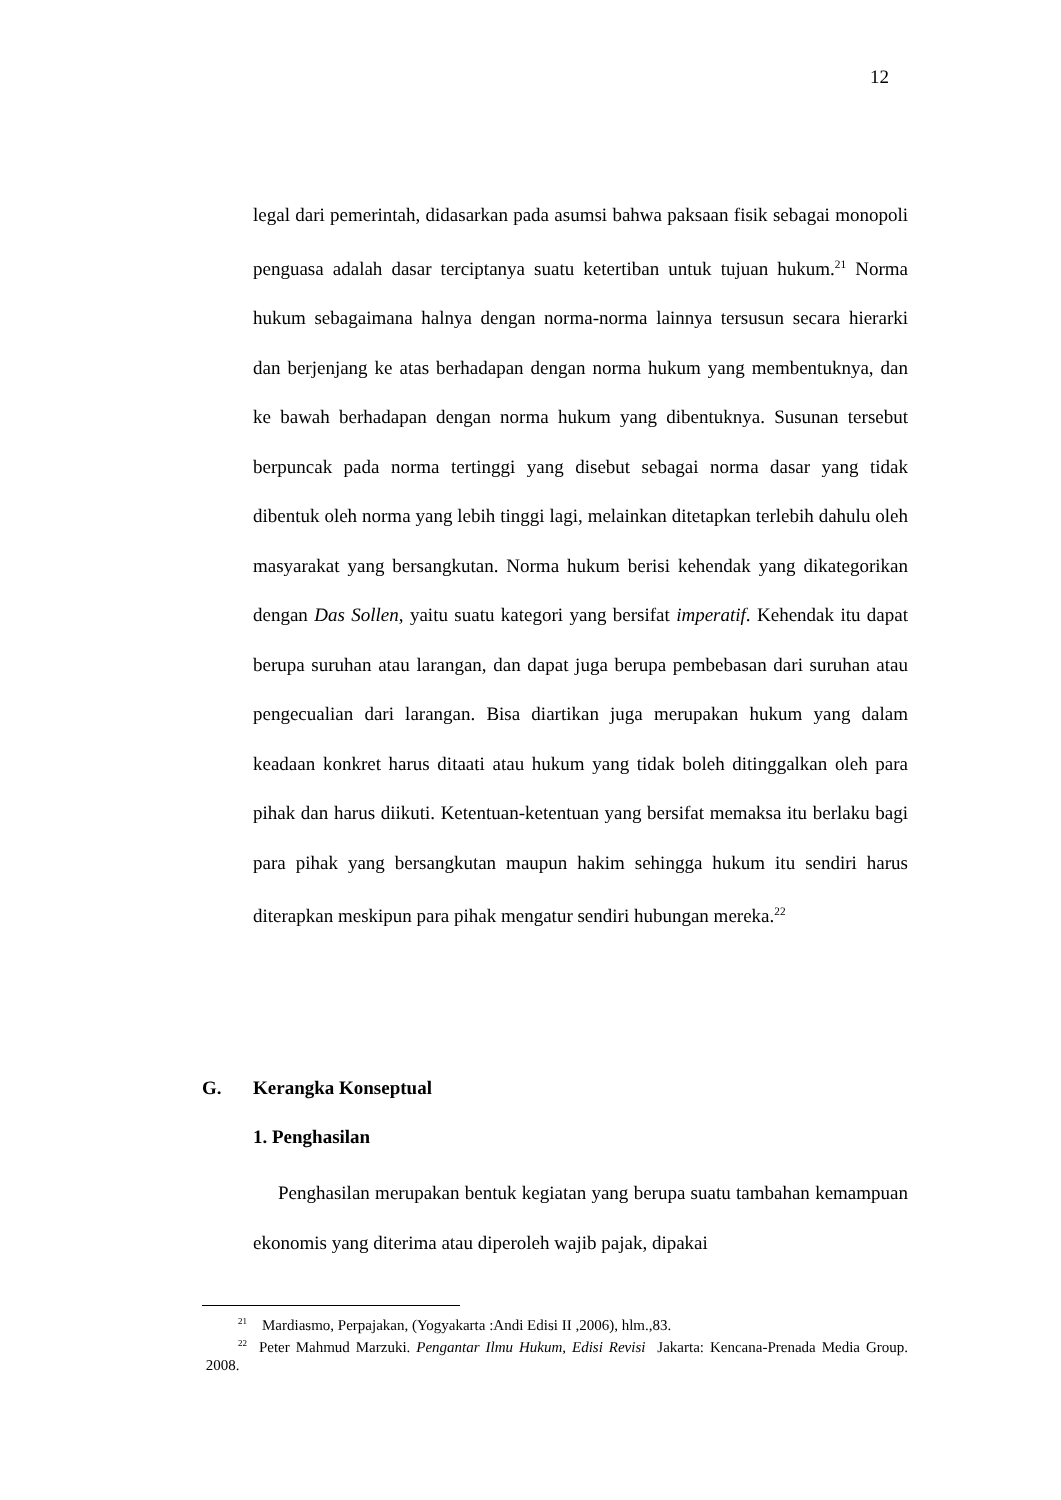12
legal dari pemerintah, didasarkan pada asumsi bahwa paksaan fisik sebagai monopoli penguasa adalah dasar terciptanya suatu ketertiban untuk tujuan hukum.<sup>21</sup> Norma hukum sebagaimana halnya dengan norma-norma lainnya tersusun secara hierarki dan berjenjang ke atas berhadapan dengan norma hukum yang membentuknya, dan ke bawah berhadapan dengan norma hukum yang dibentuknya. Susunan tersebut berpuncak pada norma tertinggi yang disebut sebagai norma dasar yang tidak dibentuk oleh norma yang lebih tinggi lagi, melainkan ditetapkan terlebih dahulu oleh masyarakat yang bersangkutan. Norma hukum berisi kehendak yang dikategorikan dengan Das Sollen, yaitu suatu kategori yang bersifat imperatif. Kehendak itu dapat berupa suruhan atau larangan, dan dapat juga berupa pembebasan dari suruhan atau pengecualian dari larangan. Bisa diartikan juga merupakan hukum yang dalam keadaan konkret harus ditaati atau hukum yang tidak boleh ditinggalkan oleh para pihak dan harus diikuti. Ketentuan-ketentuan yang bersifat memaksa itu berlaku bagi para pihak yang bersangkutan maupun hakim sehingga hukum itu sendiri harus diterapkan meskipun para pihak mengatur sendiri hubungan mereka.<sup>22</sup>
G. Kerangka Konseptual
1. Penghasilan
Penghasilan merupakan bentuk kegiatan yang berupa suatu tambahan kemampuan ekonomis yang diterima atau diperoleh wajib pajak, dipakai
<sup>21</sup> Mardiasmo, Perpajakan, (Yogyakarta :Andi Edisi II ,2006), hlm.,83.
<sup>22</sup> Peter Mahmud Marzuki. Pengantar Ilmu Hukum, Edisi Revisi Jakarta: Kencana-Prenada Media Group. 2008.